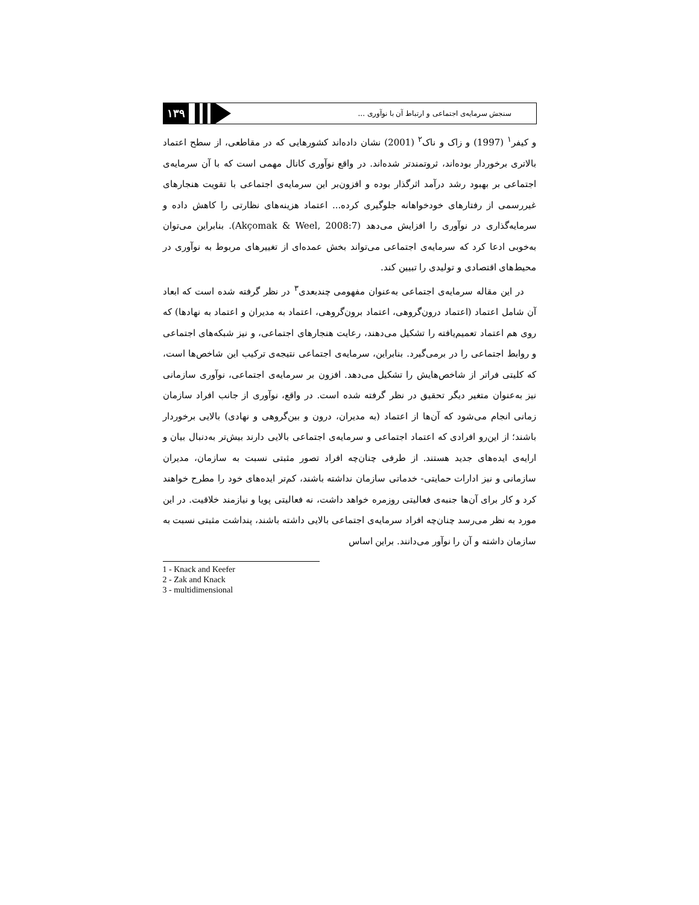۱۳۹
سنجش سرمایه‌ی اجتماعی و ارتباط آن با نوآوری ...
و کیفر<sup>۱</sup> (1997) و زاک و ناک<sup>۲</sup> (2001) نشان داده‌اند کشورهایی که در مقاطعی، از سطح اعتماد بالاتری برخوردار بوده‌اند، ثروتمندتر شده‌اند. در واقع نوآوری کانال مهمی است که با آن سرمایه‌ی اجتماعی بر بهبود رشد درآمد اثرگذار بوده و افزون‌بر این سرمایه‌ی اجتماعی با تقویت هنجارهای غیررسمی از رفتارهای خودخواهانه جلوگیری کرده... اعتماد هزینه‌های نظارتی را کاهش داده و سرمایه‌گذاری در نوآوری را افزایش می‌دهد (Akçomak & Weel, 2008:7). بنابراین می‌توان به‌خوبی ادعا کرد که سرمایه‌ی اجتماعی می‌تواند بخش عمده‌ای از تغییرهای مربوط به نوآوری در محیط‌های اقتصادی و تولیدی را تبیین کند.
در این مقاله سرمایه‌ی اجتماعی به‌عنوان مفهومی چندبعدی<sup>۳</sup> در نظر گرفته شده است که ابعاد آن شامل اعتماد (اعتماد درون‌گروهی، اعتماد برون‌گروهی، اعتماد به مدیران و اعتماد به نهادها) که روی هم اعتماد تعمیم‌یافته را تشکیل می‌دهند، رعایت هنجارهای اجتماعی، و نیز شبکه‌های اجتماعی و روابط اجتماعی را در برمی‌گیرد. بنابراین، سرمایه‌ی اجتماعی نتیجه‌ی ترکیب این شاخص‌ها است، که کلیتی فراتر از شاخص‌هایش را تشکیل می‌دهد. افزون بر سرمایه‌ی اجتماعی، نوآوری سازمانی نیز به‌عنوان متغیر دیگر تحقیق در نظر گرفته شده است. در واقع، نوآوری از جانب افراد سازمان زمانی انجام می‌شود که آن‌ها از اعتماد (به مدیران، درون و بین‌گروهی و نهادی) بالایی برخوردار باشند؛ از این‌رو افرادی که اعتماد اجتماعی و سرمایه‌ی اجتماعی بالایی دارند بیش‌تر به‌دنبال بیان و ارایه‌ی ایده‌های جدید هستند. از طرفی چنان‌چه افراد تصور مثبتی نسبت به سازمان، مدیران سازمانی و نیز ادارات حمایتی- خدماتی سازمان نداشته باشند، کم‌تر ایده‌های خود را مطرح خواهند کرد و کار برای آن‌ها جنبه‌ی فعالیتی روزمره خواهد داشت، نه فعالیتی پویا و نیازمند خلاقیت. در این مورد به نظر می‌رسد چنان‌چه افراد سرمایه‌ی اجتماعی بالایی داشته باشند، پنداشت مثبتی نسبت به سازمان داشته و آن را نوآور می‌دانند. براین اساس
1 - Knack and Keefer
2 - Zak and Knack
3 - multidimensional